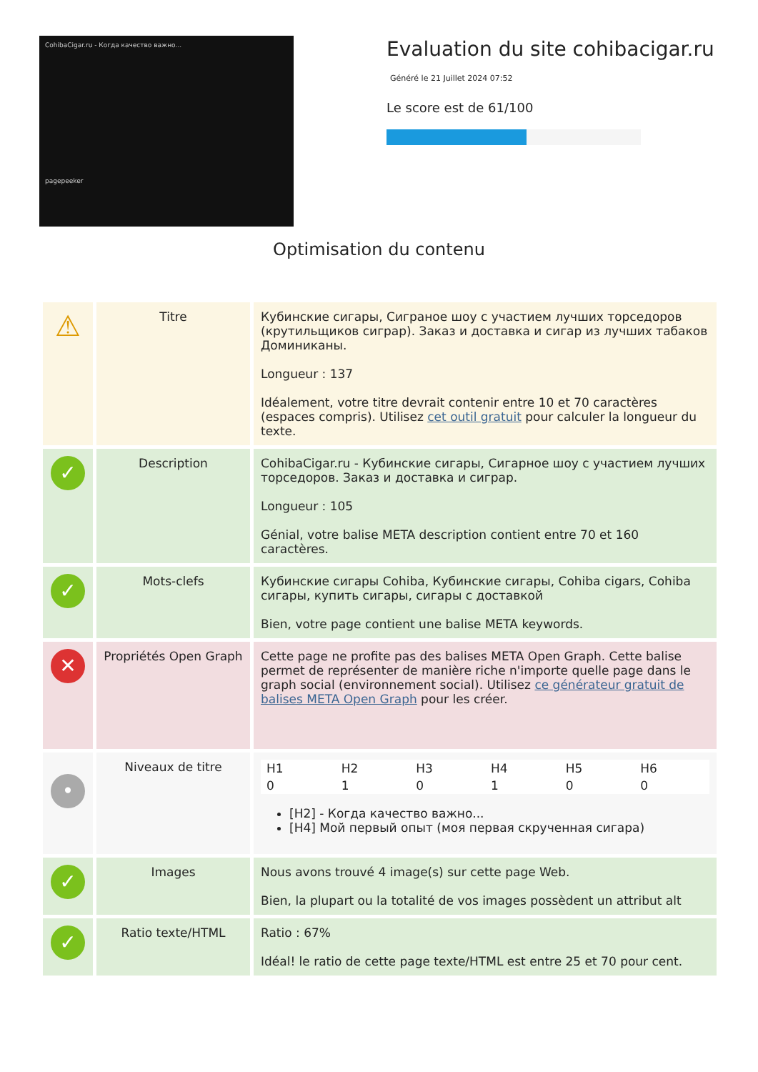CohibaCigar.ru - Когда качество важно...
pagepeeker
Evaluation du site cohibacigar.ru
Généré le 21 Juillet 2024 07:52
Le score est de 61/100
Optimisation du contenu
| ⚠ | Titre | Кубинские сигары, Сиграное шоу с участием лучших торседоров (крутильщиков сиграр). Заказ и доставка и сигар из лучших табаков Доминиканы. Longueur : 137 Idéalement, votre titre devrait contenir entre 10 et 70 caractères (espaces compris). Utilisez cet outil gratuit pour calculer la longueur du texte. |
| ✓ | Description | CohibaCigar.ru - Кубинские сигары, Сигарное шоу с участием лучших торседоров. Заказ и доставка и сиграр. Longueur : 105 Génial, votre balise META description contient entre 70 et 160 caractères. |
| ✓ | Mots-clefs | Кубинские сигары Cohiba, Кубинские сигары, Cohiba cigars, Cohiba сигары, купить сигары, сигары с доставкой Bien, votre page contient une balise META keywords. |
| ✕ | Propriétés Open Graph | Cette page ne profite pas des balises META Open Graph. Cette balise permet de représenter de manière riche n'importe quelle page dans le graph social (environnement social). Utilisez ce générateur gratuit de balises META Open Graph pour les créer. |
| • | Niveaux de titre | / H1 / H2 / H3 / H4 / H5 / H6 / / 0 / 1 / 0 / 1 / 0 / 0 / [H2] - Когда качество важно... [H4] Мой первый опыт (моя первая скрученная сигара) |
| ✓ | Images | Nous avons trouvé 4 image(s) sur cette page Web. Bien, la plupart ou la totalité de vos images possèdent un attribut alt |
| ✓ | Ratio texte/HTML | Ratio : 67% Idéal! le ratio de cette page texte/HTML est entre 25 et 70 pour cent. |